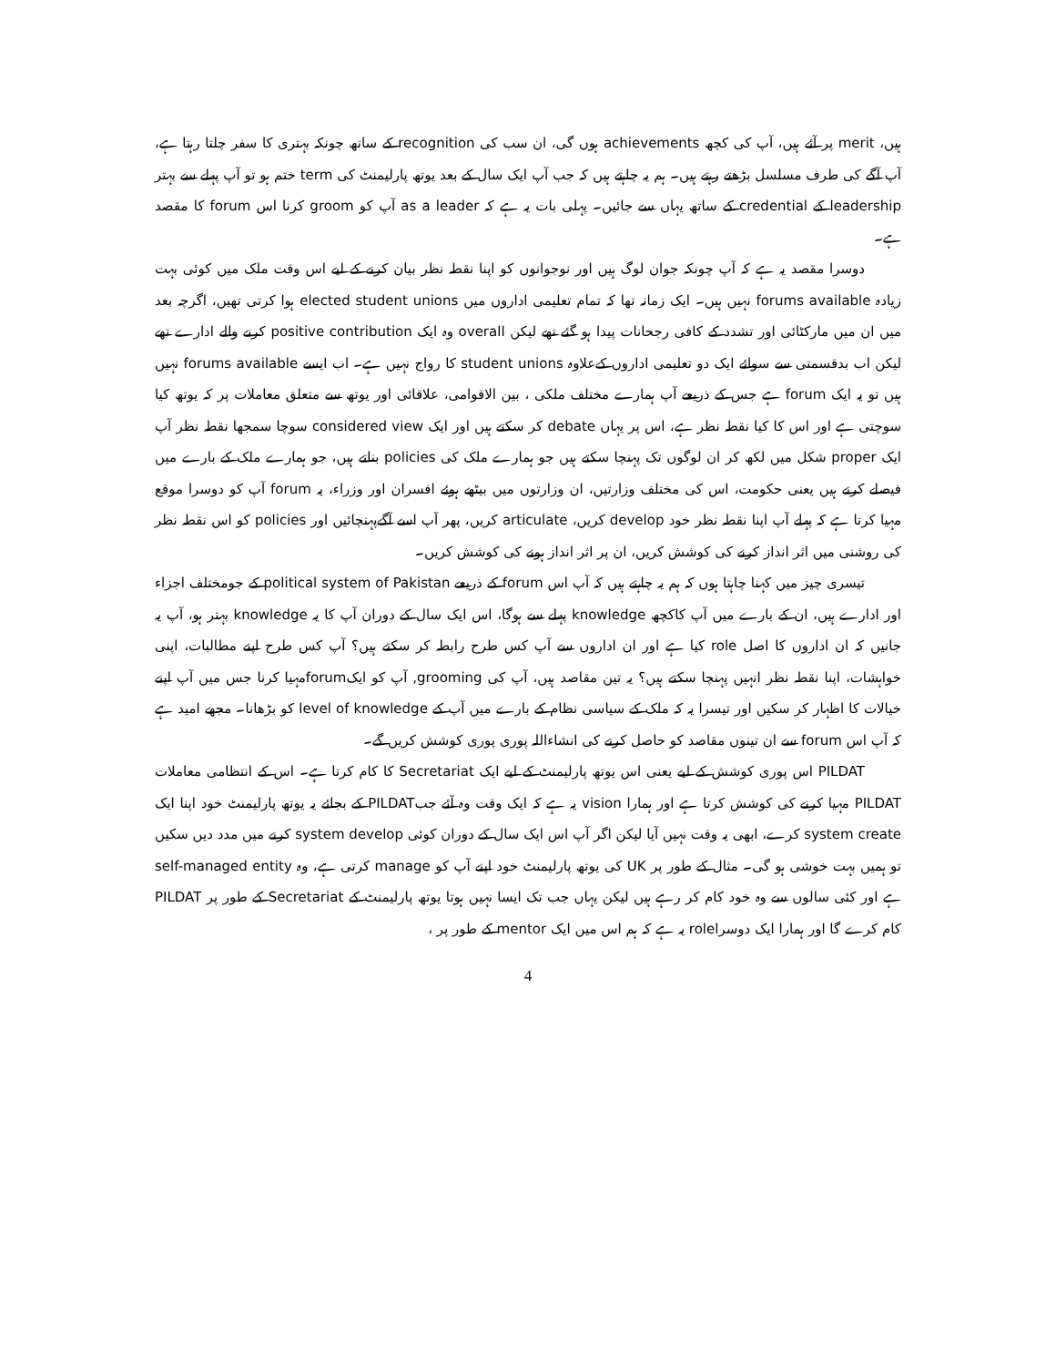ہیں، merit پر آئے ہیں، آپ کی کچھ achievements ہوں گی، ان سب کی recognition کے ساتھ چونکہ بہتری کا سفر چلتا رہتا ہے، آپ آگے کی طرف مسلسل بڑھتے رہتے ہیں۔ ہم یہ چاہتے ہیں کہ جب آپ ایک سال کے بعد یوتھ پارلیمنٹ کی term ختم ہو تو آپ پہلے سے بہتر leadership کے credential کے ساتھ یہاں سے جائیں۔ پہلی بات یہ ہے کہ as a leader آپ کو groom کرنا اس forum کا مقصد ہے۔
دوسرا مقصد یہ ہے کہ آپ چونکہ جوان لوگ ہیں اور نوجوانوں کو اپنا نقطہ نظر بیان کرنے کے لیے اس وقت ملک میں کوئی بہت زیادہ forums available نہیں ہیں۔ ایک زمانہ تھا کہ تمام تعلیمی اداروں میں elected student unions ہوا کرتی تھیں، اگرچہ بعد میں ان میں مارکٹائی اور تشدد کے کافی رجحانات پیدا ہو گئے تھے لیکن overall وہ ایک positive contribution کرنے والے ادارے تھے لیکن اب بدقسمتی سے سوائے ایک دو تعلیمی اداروں کےعلاوہ student unions کا رواج نہیں ہے۔ اب ایسے forums available نہیں ہیں تو یہ ایک forum ہے جس کے ذریعے آپ ہمارے مختلف ملکی ، بین الاقوامی، علاقائی اور یوتھ سے متعلق معاملات پر کہ یوتھ کیا سوچتی ہے اور اس کا کیا نقطہ نظر ہے، اس پر یہاں debate کر سکتے ہیں اور ایک considered view سوچا سمجھا نقطہ نظر آپ ایک proper شکل میں لکھ کر ان لوگوں تک پہنچا سکتے ہیں جو ہمارے ملک کی policies بناتے ہیں، جو ہمارے ملک کے بارے میں فیصلے کرتے ہیں یعنی حکومت، اس کی مختلف وزارتیں، ان وزارتوں میں بیٹھے ہوئے افسران اور وزراء، یہ forum آپ کو دوسرا موقع مہیا کرتا ہے کہ پہلے آپ اپنا نقطہ نظر خود develop کریں، articulate کریں، پھر آپ اسے آگےپہنچائیں اور policies کو اس نقطہ نظر کی روشنی میں اثر انداز کرنے کی کوشش کریں، ان پر اثر انداز ہونے کی کوشش کریں۔
تیسری چیز میں کہنا چاہتا ہوں کہ ہم یہ چاہتے ہیں کہ آپ اس forum کے ذریعے political system of Pakistan کے جومختلف اجزاء اور ادارے ہیں، ان کے بارے میں آپ کاکچھ knowledge پہلے سے ہوگا، اس ایک سال کے دوران آپ کا یہ knowledge بہتر ہو، آپ یہ جانیں کہ ان اداروں کا اصل role کیا ہے اور ان اداروں سے آپ کس طرح رابطہ کر سکتے ہیں؟ آپ کس طرح اپنے مطالبات، اپنی خواہشات، اپنا نقطہ نظر انہیں پہنچا سکتے ہیں؟ یہ تین مقاصد ہیں، آپ کی grooming, آپ کو ایکforumمہیا کرنا جس میں آپ اپنے خیالات کا اظہار کر سکیں اور تیسرا یہ کہ ملک کے سیاسی نظام کے بارے میں آپ کے level of knowledge کو بڑھانا۔ مجھے امید ہے کہ آپ اس forum سے ان تینوں مقاصد کو حاصل کرنے کی انشاءاللہ پوری پوری کوشش کریں گے۔
PILDAT اس پوری کوشش کے لیے یعنی اس یوتھ پارلیمنٹ کے لیے ایک Secretariat کا کام کرتا ہے۔ اس کے انتظامی معاملات PILDAT مہیا کرنے کی کوشش کرتا ہے اور ہمارا vision یہ ہے کہ ایک وقت وہ آئے جبPILDAT کے بجائے یہ یوتھ پارلیمنٹ خود اپنا ایک system create کرے، ابھی یہ وقت نہیں آیا لیکن اگر آپ اس ایک سال کے دوران کوئی system develop کرنے میں مدد دیں سکیں تو ہمیں بہت خوشی ہو گی۔ مثال کے طور پر UK کی یوتھ پارلیمنٹ خود اپنے آپ کو manage کرتی ہے، وہ self-managed entity ہے اور کئی سالوں سے وہ خود کام کر رہے ہیں لیکن یہاں جب تک ایسا نہیں ہوتا یوتھ پارلیمنٹ کے Secretariat کے طور پر PILDAT کام کرے گا اور ہمارا ایک دوسراrole یہ ہے کہ ہم اس میں ایک mentor کے طور پر ،
4